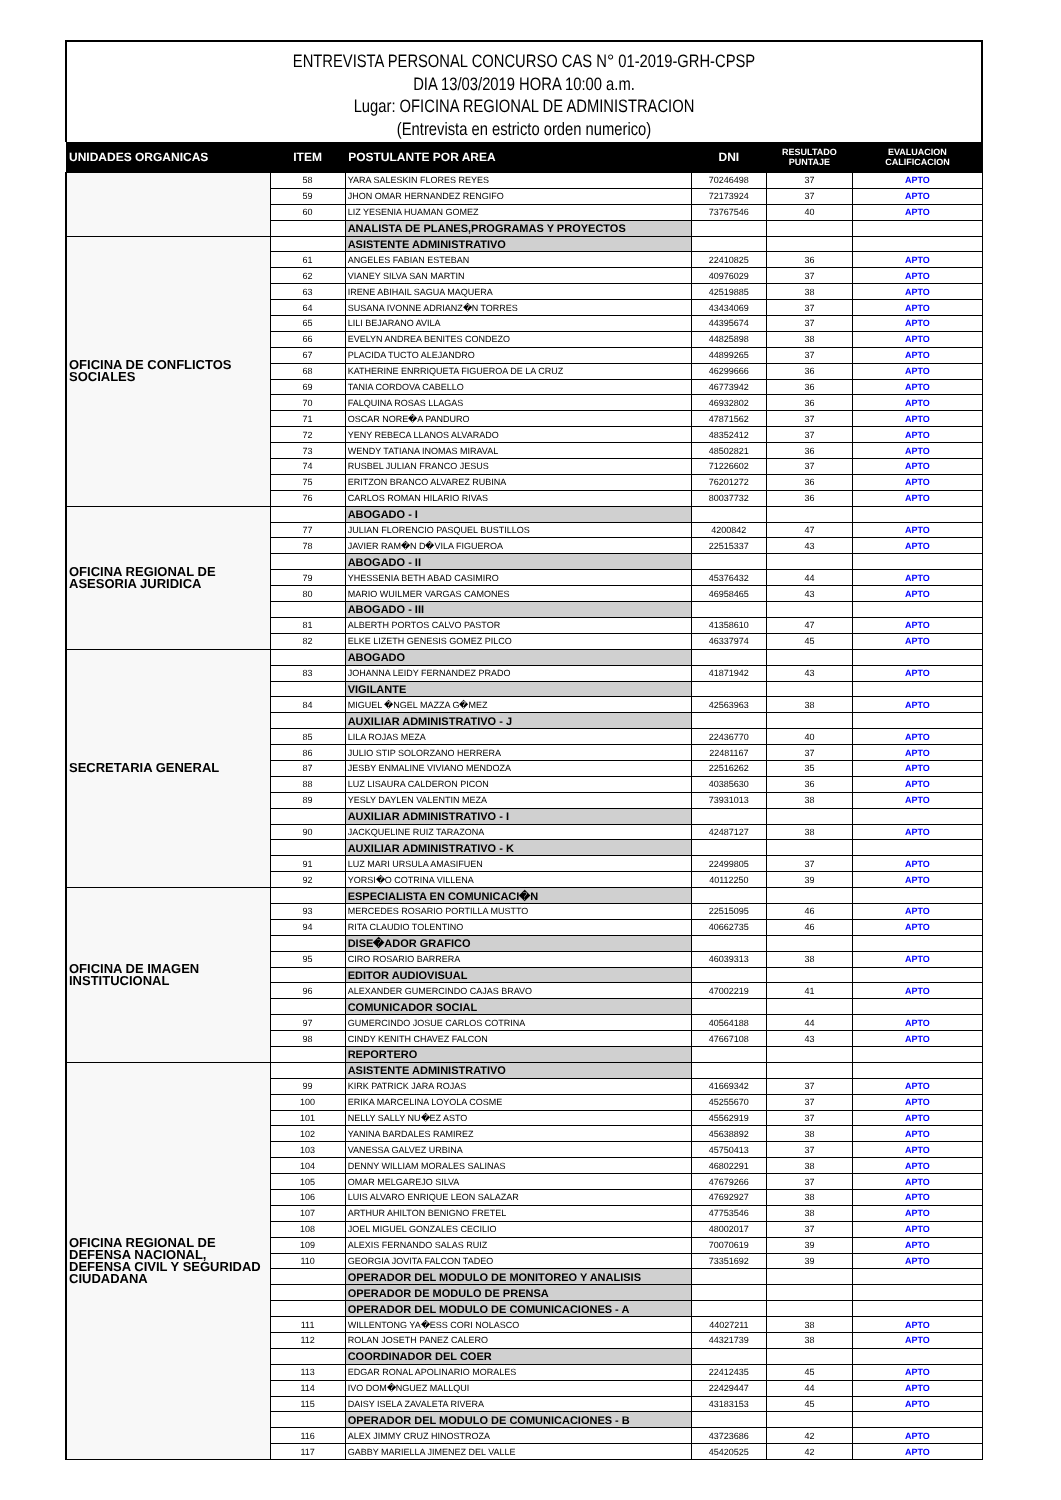ENTREVISTA PERSONAL CONCURSO CAS N° 01-2019-GRH-CPSP
DIA 13/03/2019 HORA 10:00 a.m.
Lugar: OFICINA REGIONAL DE ADMINISTRACION
(Entrevista en estricto orden numerico)
| UNIDADES ORGANICAS | ITEM | POSTULANTE POR AREA | DNI | RESULTADO PUNTAJE | EVALUACION CALIFICACION |
| --- | --- | --- | --- | --- | --- |
| | 58 | YARA SALESKIN FLORES REYES | 70246498 | 37 | APTO |
| | 59 | JHON OMAR HERNANDEZ RENGIFO | 72173924 | 37 | APTO |
| | 60 | LIZ YESENIA HUAMAN GOMEZ | 73767546 | 40 | APTO |
| | | ANALISTA DE PLANES,PROGRAMAS Y PROYECTOS | | | |
| OFICINA DE CONFLICTOS SOCIALES | | ASISTENTE ADMINISTRATIVO | | | |
| | 61 | ANGELES FABIAN ESTEBAN | 22410825 | 36 | APTO |
| | 62 | VIANEY SILVA SAN MARTIN | 40976029 | 37 | APTO |
| | 63 | IRENE ABIHAIL SAGUA MAQUERA | 42519885 | 38 | APTO |
| | 64 | SUSANA IVONNE ADRIANZ�N TORRES | 43434069 | 37 | APTO |
| | 65 | LILI BEJARANO AVILA | 44395674 | 37 | APTO |
| | 66 | EVELYN ANDREA BENITES CONDEZO | 44825898 | 38 | APTO |
| | 67 | PLACIDA TUCTO ALEJANDRO | 44899265 | 37 | APTO |
| | 68 | KATHERINE ENRRIQUETA FIGUEROA DE LA CRUZ | 46299666 | 36 | APTO |
| | 69 | TANIA CORDOVA CABELLO | 46773942 | 36 | APTO |
| | 70 | FALQUINA ROSAS LLAGAS | 46932802 | 36 | APTO |
| | 71 | OSCAR NORE�A PANDURO | 47871562 | 37 | APTO |
| | 72 | YENY REBECA LLANOS ALVARADO | 48352412 | 37 | APTO |
| | 73 | WENDY TATIANA INOMAS MIRAVAL | 48502821 | 36 | APTO |
| | 74 | RUSBEL JULIAN FRANCO JESUS | 71226602 | 37 | APTO |
| | 75 | ERITZON BRANCO ALVAREZ RUBINA | 76201272 | 36 | APTO |
| | 76 | CARLOS ROMAN HILARIO RIVAS | 80037732 | 36 | APTO |
| OFICINA REGIONAL DE ASESORIA JURIDICA | | ABOGADO - I | | | |
| | 77 | JULIAN FLORENCIO PASQUEL BUSTILLOS | 4200842 | 47 | APTO |
| | 78 | JAVIER RAM�N D�VILA FIGUEROA | 22515337 | 43 | APTO |
| | | ABOGADO - II | | | |
| | 79 | YHESSENIA BETH ABAD CASIMIRO | 45376432 | 44 | APTO |
| | 80 | MARIO WUILMER VARGAS CAMONES | 46958465 | 43 | APTO |
| | | ABOGADO - III | | | |
| | 81 | ALBERTH PORTOS CALVO PASTOR | 41358610 | 47 | APTO |
| | 82 | ELKE LIZETH GENESIS GOMEZ PILCO | 46337974 | 45 | APTO |
| SECRETARIA GENERAL | | ABOGADO | | | |
| | 83 | JOHANNA LEIDY FERNANDEZ PRADO | 41871942 | 43 | APTO |
| | | VIGILANTE | | | |
| | 84 | MIGUEL �NGEL MAZZA G�MEZ | 42563963 | 38 | APTO |
| | | AUXILIAR ADMINISTRATIVO - J | | | |
| | 85 | LILA ROJAS MEZA | 22436770 | 40 | APTO |
| | 86 | JULIO STIP SOLORZANO HERRERA | 22481167 | 37 | APTO |
| | 87 | JESBY ENMALINE VIVIANO MENDOZA | 22516262 | 35 | APTO |
| | 88 | LUZ LISAURA CALDERON PICON | 40385630 | 36 | APTO |
| | 89 | YESLY DAYLEN VALENTIN MEZA | 73931013 | 38 | APTO |
| | | AUXILIAR ADMINISTRATIVO - I | | | |
| | 90 | JACKQUELINE RUIZ TARAZONA | 42487127 | 38 | APTO |
| | | AUXILIAR ADMINISTRATIVO - K | | | |
| | 91 | LUZ MARI URSULA AMASIFUEN | 22499805 | 37 | APTO |
| | 92 | YORSI�O COTRINA VILLENA | 40112250 | 39 | APTO |
| OFICINA DE IMAGEN INSTITUCIONAL | | ESPECIALISTA EN COMUNICACI�N | | | |
| | 93 | MERCEDES ROSARIO PORTILLA MUSTTO | 22515095 | 46 | APTO |
| | 94 | RITA CLAUDIO TOLENTINO | 40662735 | 46 | APTO |
| | | DISE�ADOR GRAFICO | | | |
| | 95 | CIRO ROSARIO BARRERA | 46039313 | 38 | APTO |
| | | EDITOR AUDIOVISUAL | | | |
| | 96 | ALEXANDER GUMERCINDO CAJAS BRAVO | 47002219 | 41 | APTO |
| | | COMUNICADOR SOCIAL | | | |
| | 97 | GUMERCINDO JOSUE CARLOS COTRINA | 40564188 | 44 | APTO |
| | 98 | CINDY KENITH CHAVEZ FALCON | 47667108 | 43 | APTO |
| | | REPORTERO | | | |
| OFICINA REGIONAL DE DEFENSA NACIONAL, DEFENSA CIVIL Y SEGURIDAD CIUDADANA | | ASISTENTE ADMINISTRATIVO | | | |
| | 99 | KIRK PATRICK JARA ROJAS | 41669342 | 37 | APTO |
| | 100 | ERIKA MARCELINA LOYOLA COSME | 45255670 | 37 | APTO |
| | 101 | NELLY SALLY NU�EZ ASTO | 45562919 | 37 | APTO |
| | 102 | YANINA BARDALES RAMIREZ | 45638892 | 38 | APTO |
| | 103 | VANESSA GALVEZ URBINA | 45750413 | 37 | APTO |
| | 104 | DENNY WILLIAM MORALES SALINAS | 46802291 | 38 | APTO |
| | 105 | OMAR MELGAREJO SILVA | 47679266 | 37 | APTO |
| | 106 | LUIS ALVARO ENRIQUE LEON SALAZAR | 47692927 | 38 | APTO |
| | 107 | ARTHUR AHILTON BENIGNO FRETEL | 47753546 | 38 | APTO |
| | 108 | JOEL MIGUEL GONZALES CECILIO | 48002017 | 37 | APTO |
| | 109 | ALEXIS FERNANDO SALAS RUIZ | 70070619 | 39 | APTO |
| | 110 | GEORGIA JOVITA FALCON TADEO | 73351692 | 39 | APTO |
| | | OPERADOR DEL MODULO DE MONITOREO Y ANALISIS | | | |
| | | OPERADOR DE MODULO DE PRENSA | | | |
| | | OPERADOR DEL MODULO DE COMUNICACIONES - A | | | |
| | 111 | WILLENTONG YA�ESS CORI NOLASCO | 44027211 | 38 | APTO |
| | 112 | ROLAN JOSETH PANEZ CALERO | 44321739 | 38 | APTO |
| | | COORDINADOR DEL COER | | | |
| | 113 | EDGAR RONAL APOLINARIO MORALES | 22412435 | 45 | APTO |
| | 114 | IVO DOM�NGUEZ MALLQUI | 22429447 | 44 | APTO |
| | 115 | DAISY ISELA ZAVALETA RIVERA | 43183153 | 45 | APTO |
| | | OPERADOR DEL MODULO DE COMUNICACIONES - B | | | |
| | 116 | ALEX JIMMY CRUZ HINOSTROZA | 43723686 | 42 | APTO |
| | 117 | GABBY MARIELLA JIMENEZ DEL VALLE | 45420525 | 42 | APTO |